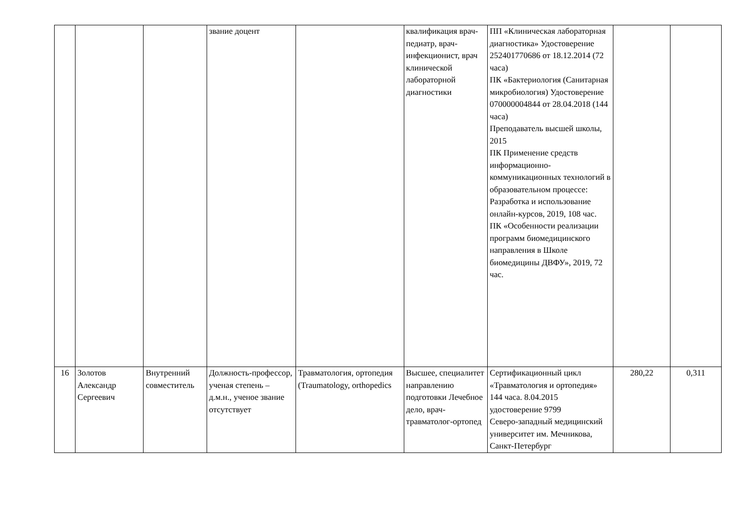| | | | звание доцент | | квалификация врач-педиатр, врач-инфекционист, врач клинической лабораторной диагностики | ПП «Клиническая лабораторная диагностика» Удостоверение 252401770686 от 18.12.2014 (72 часа) ПК «Бактериология (Санитарная микробиология) Удостоверение 070000004844 от 28.04.2018 (144 часа) Преподаватель высшей школы, 2015 ПК Применение средств информационно-коммуникационных технологий в образовательном процессе: Разработка и использование онлайн-курсов, 2019, 108 час. ПК «Особенности реализации программ биомедицинского направления в Школе биомедицины ДВФУ», 2019, 72 час. | | |
| 16 | Золотов Александр Сергеевич | Внутренний совместитель | Должность-профессор, ученая степень – д.м.н., ученое звание отсутствует | Травматология, ортопедия (Traumatology, orthopedics | Высшее, специалитет направлению подготовки Лечебное дело, врач-травматолог-ортопед | Сертификационный цикл «Травматология и ортопедия» 144 часа. 8.04.2015 удостоверение 9799 Северо-западный медицинский университет им. Мечникова, Санкт-Петербург | 280,22 | 0,311 |